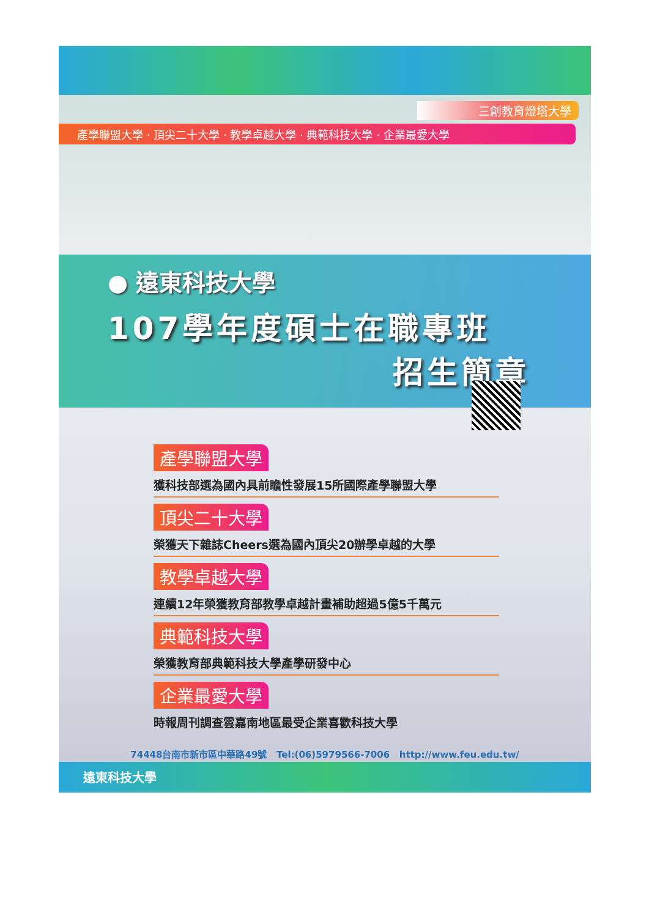三創教育燈塔大學
產學聯盟大學 · 頂尖二十大學 · 教學卓越大學 · 典範科技大學 · 企業最愛大學
● 遠東科技大學
107學年度碩士在職專班
招生簡章
產學聯盟大學
獲科技部選為國內具前瞻性發展15所國際產學聯盟大學
頂尖二十大學
榮獲天下雜誌Cheers選為國內頂尖20辦學卓越的大學
教學卓越大學
連續12年榮獲教育部教學卓越計畫補助超過5億5千萬元
典範科技大學
榮獲教育部典範科技大學產學研發中心
企業最愛大學
時報周刊調查雲嘉南地區最受企業喜歡科技大學
74448台南市新市區中華路49號 Tel:(06)5979566-7006 http://www.feu.edu.tw/
遠東科技大學